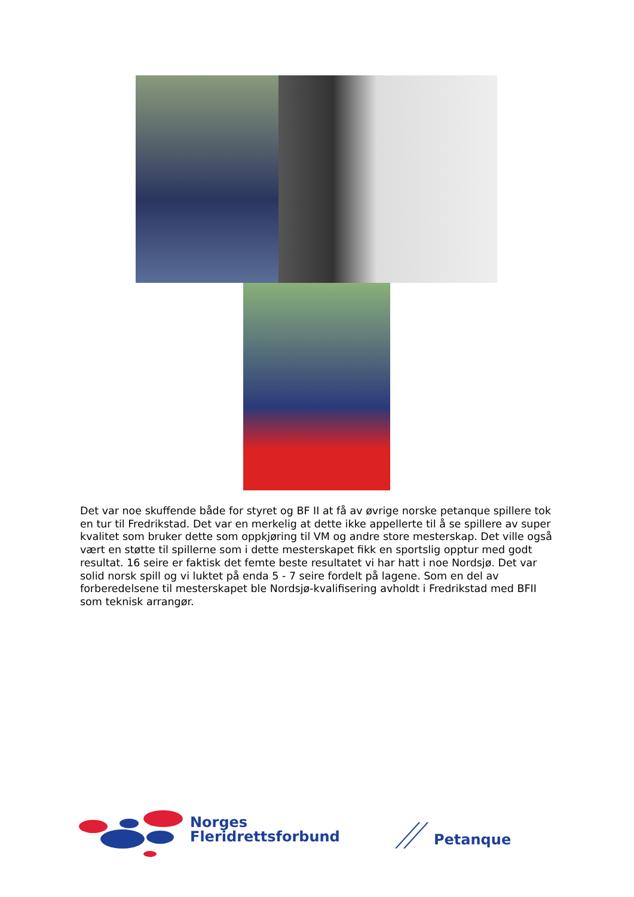Det var noe skuffende både for styret og BF II at få av øvrige norske petanque spillere tok en tur til Fredrikstad. Det var en merkelig at dette ikke appellerte til å se spillere av super kvalitet som bruker dette som oppkjøring til VM og andre store mesterskap. Det ville også vært en støtte til spillerne som i dette mesterskapet fikk en sportslig opptur med godt resultat. 16 seire er faktisk det femte beste resultatet vi har hatt i noe Nordsjø. Det var solid norsk spill og vi luktet på enda 5 - 7 seire fordelt på lagene. Som en del av forberedelsene til mesterskapet ble Nordsjø-kvalifisering avholdt i Fredrikstad med BFII som teknisk arrangør.
Norges
Fleridrettsforbund
Petanque